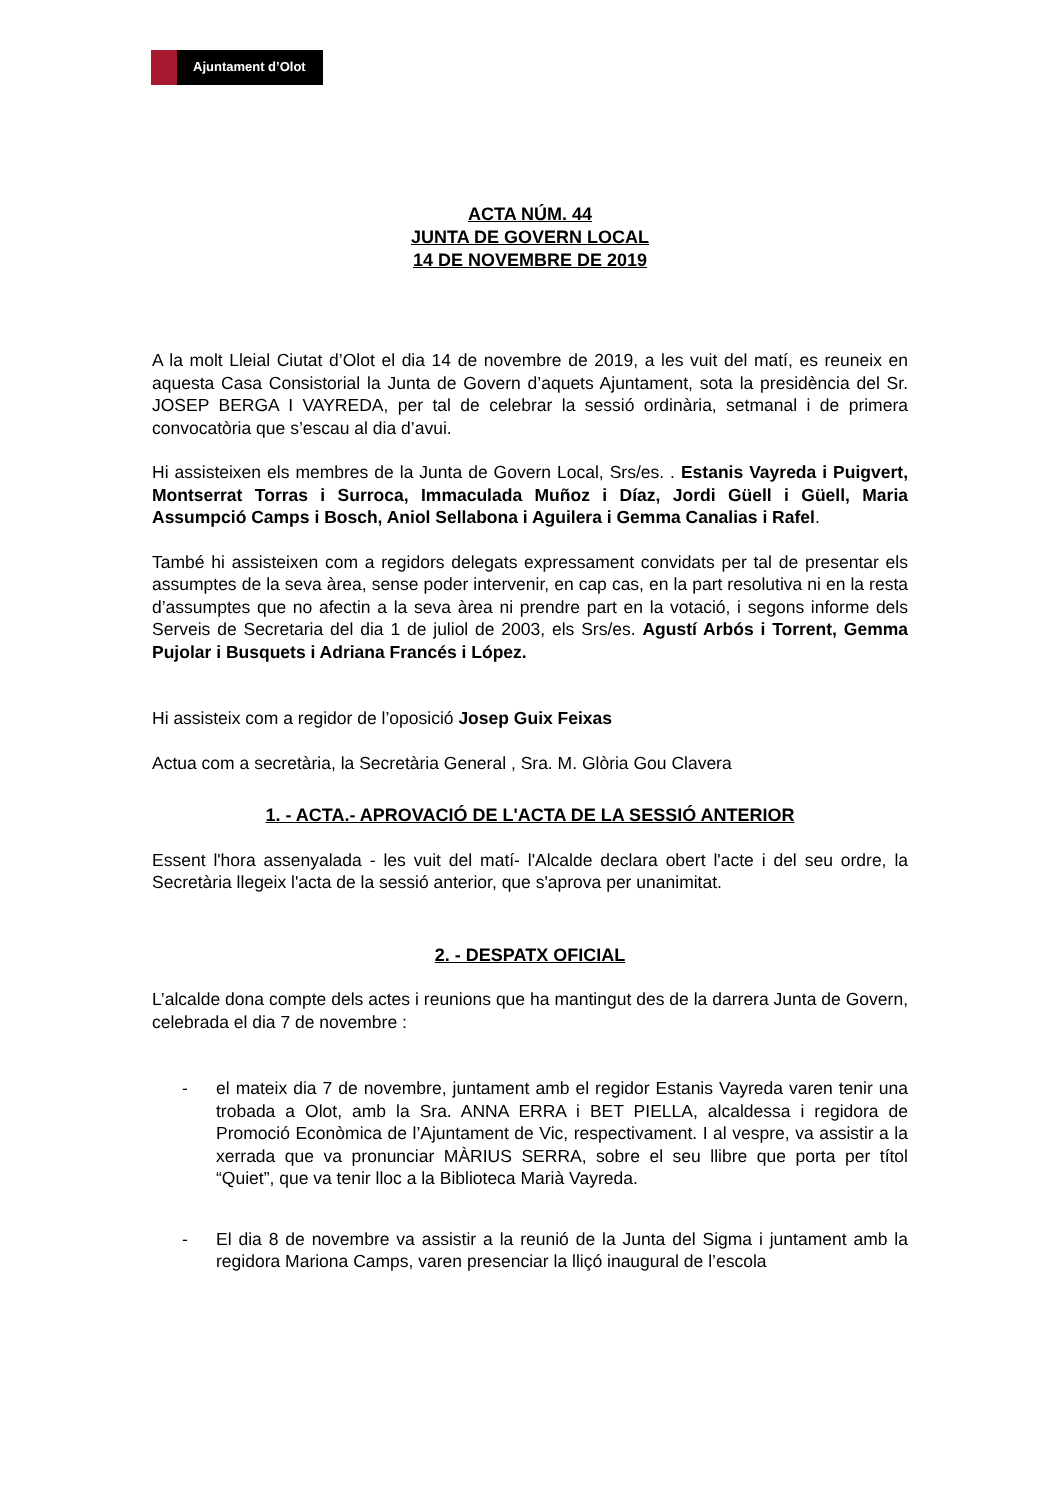Ajuntament d’Olot
ACTA NÚM. 44
JUNTA DE GOVERN LOCAL
14 DE NOVEMBRE DE 2019
A la molt Lleial Ciutat d’Olot el dia 14 de novembre de 2019, a les vuit del matí, es reuneix en aquesta Casa Consistorial la Junta de Govern d’aquets Ajuntament, sota la presidència del Sr. JOSEP BERGA I VAYREDA, per tal de celebrar la sessió ordinària, setmanal i de primera convocatòria que s’escau al dia d’avui.
Hi assisteixen els membres de la Junta de Govern Local, Srs/es. . Estanis Vayreda i Puigvert, Montserrat Torras i Surroca, Immaculada Muñoz i Díaz, Jordi Güell i Güell, Maria Assumpció Camps i Bosch, Aniol Sellabona i Aguilera i Gemma Canalias i Rafel.
També hi assisteixen com a regidors delegats expressament convidats per tal de presentar els assumptes de la seva àrea, sense poder intervenir, en cap cas, en la part resolutiva ni en la resta d’assumptes que no afectin a la seva àrea ni prendre part en la votació, i segons informe dels Serveis de Secretaria del dia 1 de juliol de 2003, els Srs/es. Agustí Arbós i Torrent, Gemma Pujolar i Busquets i Adriana Francés i López.
Hi assisteix com a regidor de l’oposició Josep Guix Feixas
Actua com a secretària, la Secretària General , Sra. M. Glòria Gou Clavera
1. - ACTA.- APROVACIÓ DE L'ACTA DE LA SESSIÓ ANTERIOR
Essent l'hora assenyalada - les vuit del matí- l'Alcalde declara obert l'acte i del seu ordre, la Secretària llegeix l'acta de la sessió anterior, que s'aprova per unanimitat.
2. - DESPATX OFICIAL
L’alcalde dona compte dels actes i reunions que ha mantingut des de la darrera Junta de Govern, celebrada el dia 7 de novembre :
- el mateix dia 7 de novembre, juntament amb el regidor Estanis Vayreda varen tenir una trobada a Olot, amb la Sra. ANNA ERRA i BET PIELLA, alcaldessa i regidora de Promoció Econòmica de l’Ajuntament de Vic, respectivament. I al vespre, va assistir a la xerrada que va pronunciar MÀRIUS SERRA, sobre el seu llibre que porta per títol “Quiet”, que va tenir lloc a la Biblioteca Marià Vayreda.
- El dia 8 de novembre va assistir a la reunió de la Junta del Sigma i juntament amb la regidora Mariona Camps, varen presenciar la lliçó inaugural de l’escola